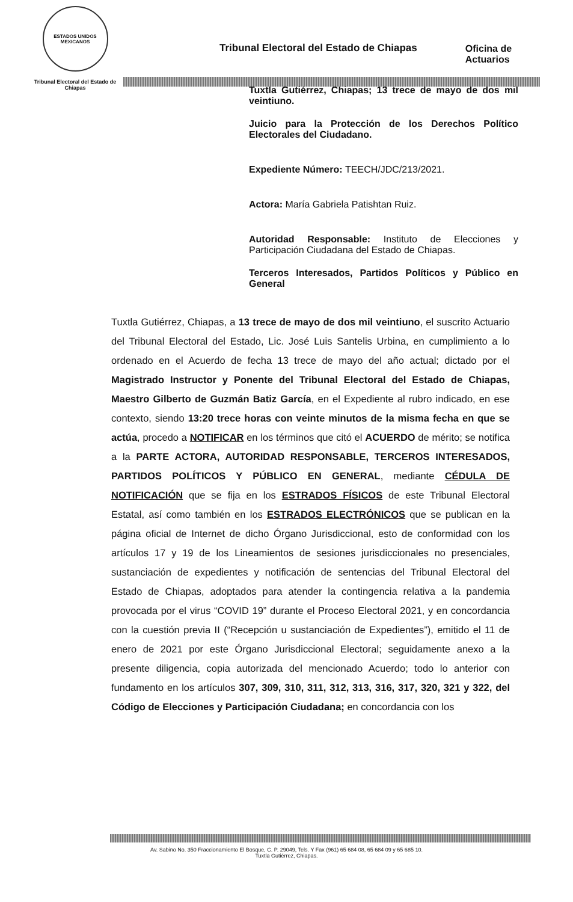ESTADOS UNIDOS MEXICANOS
Tribunal Electoral del Estado de Chiapas
Tribunal Electoral del Estado de Chiapas
Oficina de
Actuarios
Tuxtla Gutiérrez, Chiapas; 13 trece de mayo de dos mil veintiuno.
Juicio para la Protección de los Derechos Político Electorales del Ciudadano.
Expediente Número: TEECH/JDC/213/2021.
Actora: María Gabriela Patishtan Ruiz.
Autoridad Responsable: Instituto de Elecciones y Participación Ciudadana del Estado de Chiapas.
Terceros Interesados, Partidos Políticos y Público en General
Tuxtla Gutiérrez, Chiapas, a 13 trece de mayo de dos mil veintiuno, el suscrito Actuario del Tribunal Electoral del Estado, Lic. José Luis Santelis Urbina, en cumplimiento a lo ordenado en el Acuerdo de fecha 13 trece de mayo del año actual; dictado por el Magistrado Instructor y Ponente del Tribunal Electoral del Estado de Chiapas, Maestro Gilberto de Guzmán Batiz García, en el Expediente al rubro indicado, en ese contexto, siendo 13:20 trece horas con veinte minutos de la misma fecha en que se actúa, procedo a NOTIFICAR en los términos que citó el ACUERDO de mérito; se notifica a la PARTE ACTORA, AUTORIDAD RESPONSABLE, TERCEROS INTERESADOS, PARTIDOS POLÍTICOS Y PÚBLICO EN GENERAL, mediante CÉDULA DE NOTIFICACIÓN que se fija en los ESTRADOS FÍSICOS de este Tribunal Electoral Estatal, así como también en los ESTRADOS ELECTRÓNICOS que se publican en la página oficial de Internet de dicho Órgano Jurisdiccional, esto de conformidad con los artículos 17 y 19 de los Lineamientos de sesiones jurisdiccionales no presenciales, sustanciación de expedientes y notificación de sentencias del Tribunal Electoral del Estado de Chiapas, adoptados para atender la contingencia relativa a la pandemia provocada por el virus “COVID 19” durante el Proceso Electoral 2021, y en concordancia con la cuestión previa II (“Recepción u sustanciación de Expedientes”), emitido el 11 de enero de 2021 por este Órgano Jurisdiccional Electoral; seguidamente anexo a la presente diligencia, copia autorizada del mencionado Acuerdo; todo lo anterior con fundamento en los artículos 307, 309, 310, 311, 312, 313, 316, 317, 320, 321 y 322, del Código de Elecciones y Participación Ciudadana; en concordancia con los
Av. Sabino No. 350 Fraccionamiento El Bosque, C. P. 29049, Tels. Y Fax (961) 65 684 08, 65 684 09 y 65 685 10.
Tuxtla Gutiérrez, Chiapas.